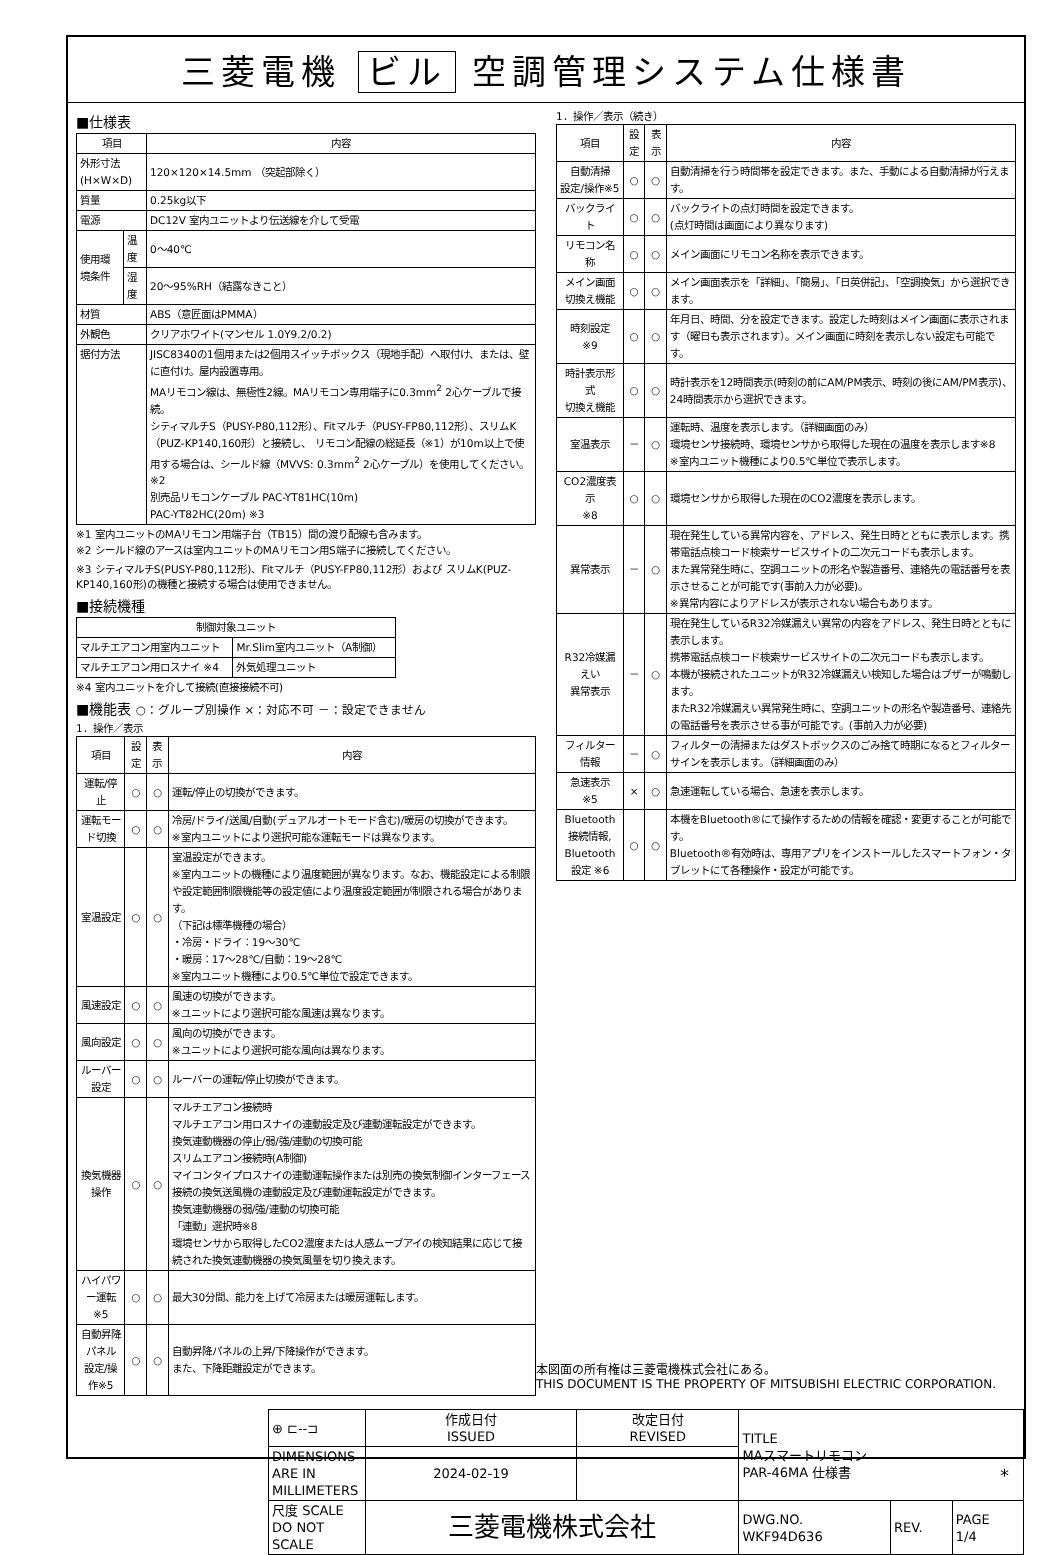三菱電機 ビル 空調管理システム仕様書
■仕様表
| 項目 | | 内容 |
| --- | --- | --- |
| 外形寸法(H×W×D) | | 120×120×14.5mm （突起部除く） |
| 質量 | | 0.25kg以下 |
| 電源 | | DC12V 室内ユニットより伝送線を介して受電 |
| 使用環境条件 | 温度 | 0～40℃ |
| | 湿度 | 20～95%RH（結露なきこと） |
| 材質 | | ABS（意匠面はPMMA） |
| 外観色 | | クリアホワイト(マンセル 1.0Y9.2/0.2) |
| 据付方法 | | JISC8340の1個用または2個用スイッチボックス（現地手配）へ取付け、または、壁に直付け。屋内設置専用。 MAリモコン線は、無極性2線。MAリモコン専用端子に0.3mm<sup>2</sup> 2心ケーブルで接続。 シティマルチS（PUSY-P80,112形）、Fitマルチ（PUSY-FP80,112形）、スリムK（PUZ-KP140,160形）と接続し、 リモコン配線の総延長（※1）が10m以上で使用する場合は、シールド線（MVVS: 0.3mm<sup>2</sup> 2心ケーブル）を使用してください。※2 別売品リモコンケーブル PAC-YT81HC(10m) PAC-YT82HC(20m) ※3 |
※1 室内ユニットのMAリモコン用端子台（TB15）間の渡り配線も含みます。
※2 シールド線のアースは室内ユニットのMAリモコン用S端子に接続してください。
※3 シティマルチS(PUSY-P80,112形)、Fitマルチ（PUSY-FP80,112形）および スリムK(PUZ-KP140,160形)の機種と接続する場合は使用できません。
■接続機種
| 制御対象ユニット | |
| --- | --- |
| マルチエアコン用室内ユニット | Mr.Slim室内ユニット（A制御） |
| マルチエアコン用ロスナイ ※4 | 外気処理ユニット |
※4 室内ユニットを介して接続(直接接続不可)
■機能表 ○：グループ別操作 ×：対応不可 －：設定できません
1．操作／表示
| 項目 | 設定 | 表示 | 内容 |
| --- | --- | --- | --- |
| 運転/停止 | ○ | ○ | 運転/停止の切換ができます。 |
| 運転モード切換 | ○ | ○ | 冷房/ドライ/送風/自動(デュアルオートモード含む)/暖房の切換ができます。 ※室内ユニットにより選択可能な運転モードは異なります。 |
| 室温設定 | ○ | ○ | 室温設定ができます。 ※室内ユニットの機種により温度範囲が異なります。なお、機能設定による制限や設定範囲制限機能等の設定値により温度設定範囲が制限される場合があります。 （下記は標準機種の場合） ・冷房・ドライ：19～30℃ ・暖房：17～28℃/自動：19～28℃ ※室内ユニット機種により0.5℃単位で設定できます。 |
| 風速設定 | ○ | ○ | 風速の切換ができます。 ※ユニットにより選択可能な風速は異なります。 |
| 風向設定 | ○ | ○ | 風向の切換ができます。 ※ユニットにより選択可能な風向は異なります。 |
| ルーバー設定 | ○ | ○ | ルーバーの運転/停止切換ができます。 |
| 換気機器操作 | ○ | ○ | マルチエアコン接続時 マルチエアコン用ロスナイの連動設定及び連動運転設定ができます。 換気連動機器の停止/弱/強/連動の切換可能 スリムエアコン接続時(A制御) マイコンタイプロスナイの連動運転操作または別売の換気制御インターフェース接続の換気送風機の連動設定及び連動運転設定ができます。 換気連動機器の弱/強/連動の切換可能 「連動」選択時※8 環境センサから取得したCO2濃度または人感ムーブアイの検知結果に応じて接続された換気連動機器の換気風量を切り換えます。 |
| ハイパワー運転 ※5 | ○ | ○ | 最大30分間、能力を上げて冷房または暖房運転します。 |
| 自動昇降パネル 設定/操作※5 | ○ | ○ | 自動昇降パネルの上昇/下降操作ができます。 また、下降距離設定ができます。 |
1．操作／表示（続き）
| 項目 | 設定 | 表示 | 内容 |
| --- | --- | --- | --- |
| 自動清掃 設定/操作※5 | ○ | ○ | 自動清掃を行う時間帯を設定できます。また、手動による自動清掃が行えます。 |
| バックライト | ○ | ○ | バックライトの点灯時間を設定できます。 (点灯時間は画面により異なります) |
| リモコン名称 | ○ | ○ | メイン画面にリモコン名称を表示できます。 |
| メイン画面 切換え機能 | ○ | ○ | メイン画面表示を「詳細」、「簡易」、「日英併記」、「空調換気」から選択できます。 |
| 時刻設定 ※9 | ○ | ○ | 年月日、時間、分を設定できます。設定した時刻はメイン画面に表示されます（曜日も表示されます）。メイン画面に時刻を表示しない設定も可能です。 |
| 時計表示形式 切換え機能 | ○ | ○ | 時計表示を12時間表示(時刻の前にAM/PM表示、時刻の後にAM/PM表示)、24時間表示から選択できます。 |
| 室温表示 | － | ○ | 運転時、温度を表示します。（詳細画面のみ） 環境センサ接続時、環境センサから取得した現在の温度を表示します※8 ※室内ユニット機種により0.5℃単位で表示します。 |
| CO2濃度表示 ※8 | ○ | ○ | 環境センサから取得した現在のCO2濃度を表示します。 |
| 異常表示 | － | ○ | 現在発生している異常内容を、アドレス、発生日時とともに表示します。携帯電話点検コード検索サービスサイトの二次元コードも表示します。 また異常発生時に、空調ユニットの形名や製造番号、連絡先の電話番号を表示させることが可能です(事前入力が必要)。 ※異常内容によりアドレスが表示されない場合もあります。 |
| R32冷媒漏えい 異常表示 | － | ○ | 現在発生しているR32冷媒漏えい異常の内容をアドレス、発生日時とともに表示します。 携帯電話点検コード検索サービスサイトの二次元コードも表示します。 本機が接続されたユニットがR32冷媒漏えい検知した場合はブザーが鳴動します。 またR32冷媒漏えい異常発生時に、空調ユニットの形名や製造番号、連絡先の電話番号を表示させる事が可能です。(事前入力が必要) |
| フィルター情報 | － | ○ | フィルターの清掃またはダストボックスのごみ捨て時期になるとフィルターサインを表示します。（詳細画面のみ） |
| 急速表示 ※5 | × | ○ | 急速運転している場合、急速を表示します。 |
| Bluetooth 接続情報, Bluetooth 設定 ※6 | ○ | ○ | 本機をBluetooth®にて操作するための情報を確認・変更することが可能です。 Bluetooth®有効時は、専用アプリをインストールしたスマートフォン・タブレットにて各種操作・設定が可能です。 |
本図面の所有権は三菱電機株式会社にある。
THIS DOCUMENT IS THE PROPERTY OF MITSUBISHI ELECTRIC CORPORATION.
| ⊕ ⊏--⊐ | 作成日付 ISSUED | 改定日付 REVISED | TITLE MAスマートリモコン PAR-46MA 仕様書 | | |
| DIMENSIONS ARE IN MILLIMETERS | 2024-02-19 | | | | |
| 尺度 SCALE DO NOT SCALE | 三菱電機株式会社 | | DWG.NO. WKF94D636 | REV. | PAGE 1/4 |
*